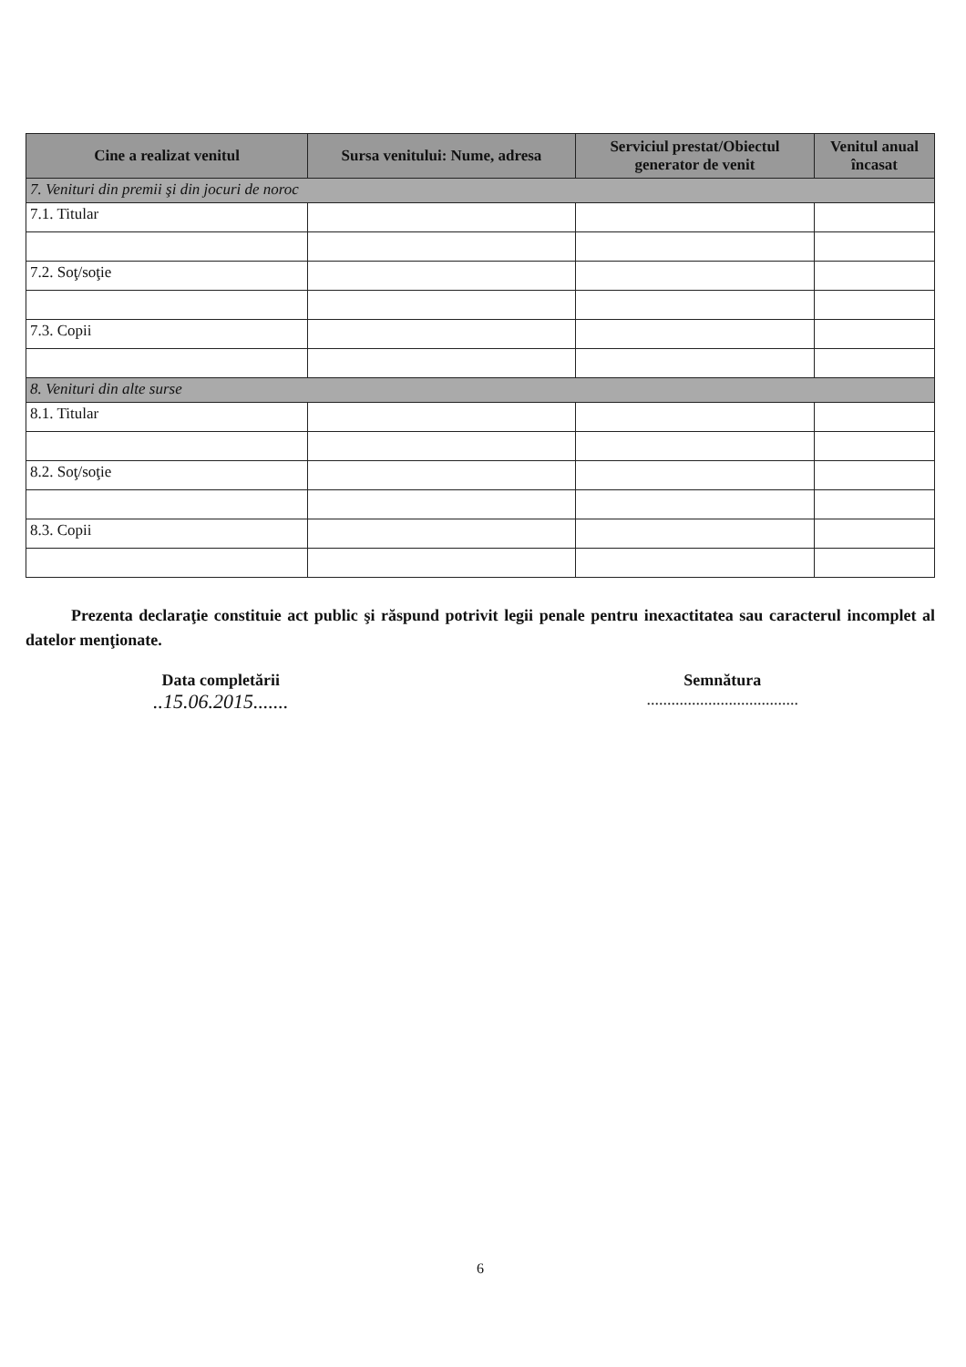| Cine a realizat venitul | Sursa venitului: Nume, adresa | Serviciul prestat/Obiectul generator de venit | Venitul anual încasat |
| --- | --- | --- | --- |
| 7. Venituri din premii şi din jocuri de noroc | | | |
| 7.1. Titular | | | |
| 7.2. Soţ/soţie | | | |
| 7.3. Copii | | | |
| 8. Venituri din alte surse | | | |
| 8.1. Titular | | | |
| 8.2. Soţ/soţie | | | |
| 8.3. Copii | | | |
Prezenta declaraţie constituie act public şi răspund potrivit legii penale pentru inexactitatea sau caracterul incomplet al datelor menţionate.
Data completării
..15.06.2015.......
Semnătura
.....................................
6